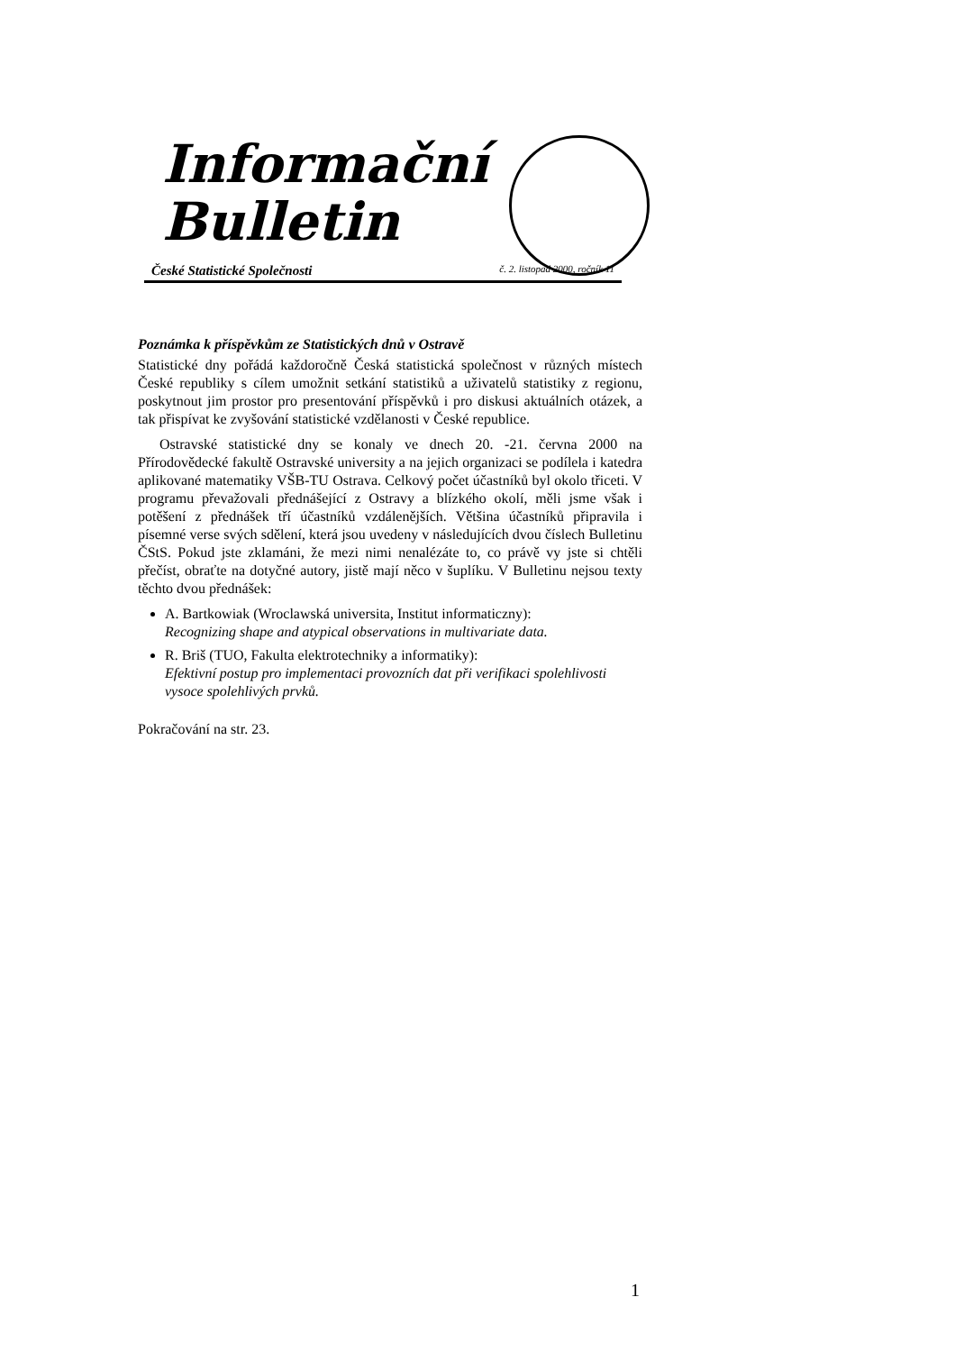Informační
Bulletin
České Statistické Společnosti č. 2. listopad 2000, ročník 11
Poznámka k příspěvkům ze Statistických dnů v Ostravě
Statistické dny pořádá každoročně Česká statistická společnost v různých místech České republiky s cílem umožnit setkání statistiků a uživatelů statistiky z regionu, poskytnout jim prostor pro presentování příspěvků i pro diskusi aktuálních otázek, a tak přispívat ke zvyšování statistické vzdělanosti v České republice.
Ostravské statistické dny se konaly ve dnech 20. -21. června 2000 na Přírodovědecké fakultě Ostravské university a na jejich organizaci se podílela i katedra aplikované matematiky VŠB-TU Ostrava. Celkový počet účastníků byl okolo třiceti. V programu převažovali přednášející z Ostravy a blízkého okolí, měli jsme však i potěšení z přednášek tří účastníků vzdálenějších. Většina účastníků připravila i písemné verse svých sdělení, která jsou uvedeny v následujících dvou číslech Bulletinu ČStS. Pokud jste zklamáni, že mezi nimi nenalézáte to, co právě vy jste si chtěli přečíst, obraťte na dotyčné autory, jistě mají něco v šuplíku. V Bulletinu nejsou texty těchto dvou přednášek:
A. Bartkowiak (Wroclawská universita, Institut informaticzny):
Recognizing shape and atypical observations in multivariate data.
R. Briš (TUO, Fakulta elektrotechniky a informatiky):
Efektivní postup pro implementaci provozních dat při verifikaci spolehlivosti vysoce spolehlivých prvků.
Pokračování na str. 23.
1